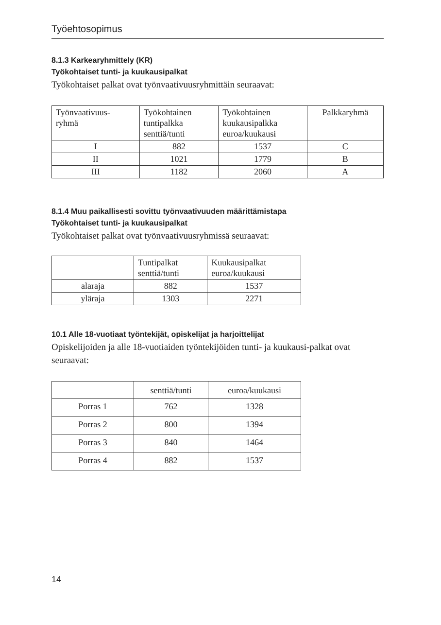Työehtosopimus
8.1.3 Karkearyhmittely (KR)
Työkohtaiset tunti- ja kuukausipalkat
Työkohtaiset palkat ovat työnvaativuusryhmittäin seuraavat:
| Työnvaativuus- ryhmä | Työkohtainen tuntipalkka senttiä/tunti | Työkohtainen kuukausipalkka euroa/kuukausi | Palkkaryhmä |
| --- | --- | --- | --- |
| I | 882 | 1537 | C |
| II | 1021 | 1779 | B |
| III | 1182 | 2060 | A |
8.1.4 Muu paikallisesti sovittu työnvaativuuden määrittämistapa
Työkohtaiset tunti- ja kuukausipalkat
Työkohtaiset palkat ovat työnvaativuusryhmissä seuraavat:
| | Tuntipalkat senttiä/tunti | Kuukausipalkat euroa/kuukausi |
| --- | --- | --- |
| alaraja | 882 | 1537 |
| yläraja | 1303 | 2271 |
10.1 Alle 18-vuotiaat työntekijät, opiskelijat ja harjoittelijat
Opiskelijoiden ja alle 18-vuotiaiden työntekijöiden tunti- ja kuukausi-palkat ovat seuraavat:
| | senttiä/tunti | euroa/kuukausi |
| Porras 1 | 762 | 1328 |
| Porras 2 | 800 | 1394 |
| Porras 3 | 840 | 1464 |
| Porras 4 | 882 | 1537 |
14